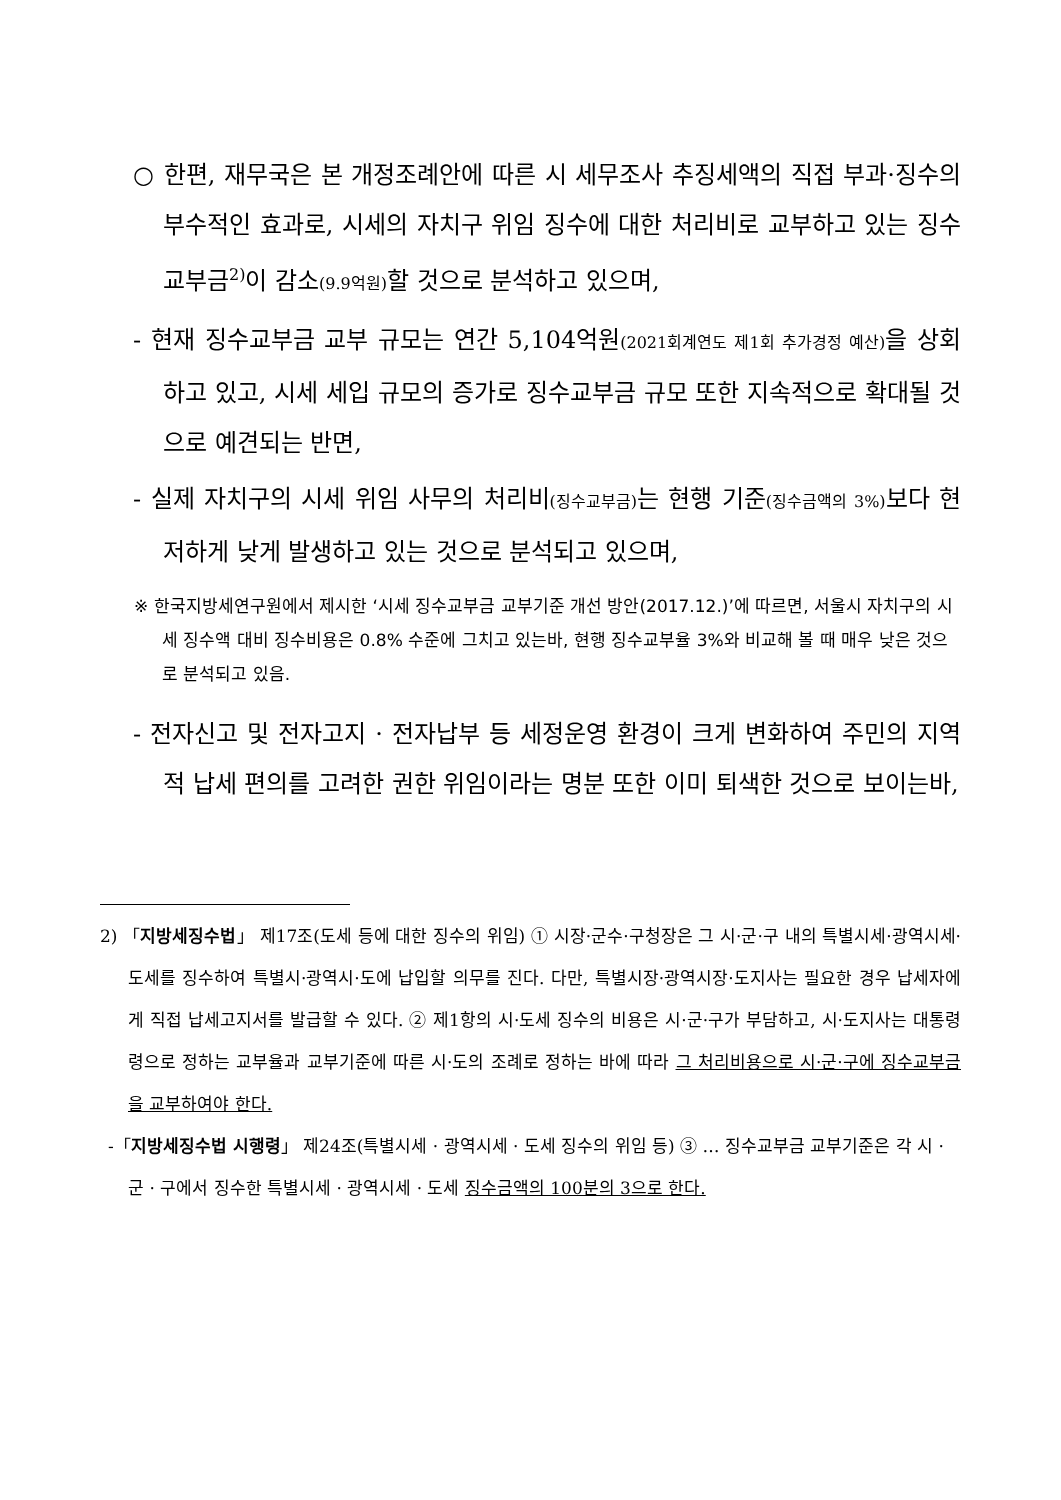○ 한편, 재무국은 본 개정조례안에 따른 시 세무조사 추징세액의 직접 부과·징수의 부수적인 효과로, 시세의 자치구 위임 징수에 대한 처리비로 교부하고 있는 징수교부금<sup>2)</sup>이 감소(9.9억원) 할 것으로 분석하고 있으며,
- 현재 징수교부금 교부 규모는 연간 5,104억원(2021회계연도 제1회 추가경정 예산) 을 상회하고 있고, 시세 세입 규모의 증가로 징수교부금 규모 또한 지속적으로 확대될 것으로 예견되는 반면,
- 실제 자치구의 시세 위임 사무의 처리비(징수교부금) 는 현행 기준(징수금액의 3%) 보다 현저하게 낮게 발생하고 있는 것으로 분석되고 있으며,
※ 한국지방세연구원에서 제시한 ‘시세 징수교부금 교부기준 개선 방안(2017.12.)’에 따르면, 서울시 자치구의 시세 징수액 대비 징수비용은 0.8% 수준에 그치고 있는바, 현행 징수교부율 3%와 비교해 볼 때 매우 낮은 것으로 분석되고 있음.
- 전자신고 및 전자고지 · 전자납부 등 세정운영 환경이 크게 변화하여 주민의 지역적 납세 편의를 고려한 권한 위임이라는 명분 또한 이미 퇴색한 것으로 보이는바,
2) 「지방세징수법」 제17조(도세 등에 대한 징수의 위임) ① 시장·군수·구청장은 그 시·군·구 내의 특별시세·광역시세·도세를 징수하여 특별시·광역시·도에 납입할 의무를 진다. 다만, 특별시장·광역시장·도지사는 필요한 경우 납세자에게 직접 납세고지서를 발급할 수 있다. ② 제1항의 시·도세 징수의 비용은 시·군·구가 부담하고, 시·도지사는 대통령령으로 정하는 교부율과 교부기준에 따른 시·도의 조례로 정하는 바에 따라 그 처리비용으로 시·군·구에 징수교부금을 교부하여야 한다.
-「지방세징수법 시행령」 제24조(특별시세 · 광역시세 · 도세 징수의 위임 등) ③ … 징수교부금 교부기준은 각 시 · 군 · 구에서 징수한 특별시세 · 광역시세 · 도세 징수금액의 100분의 3으로 한다.